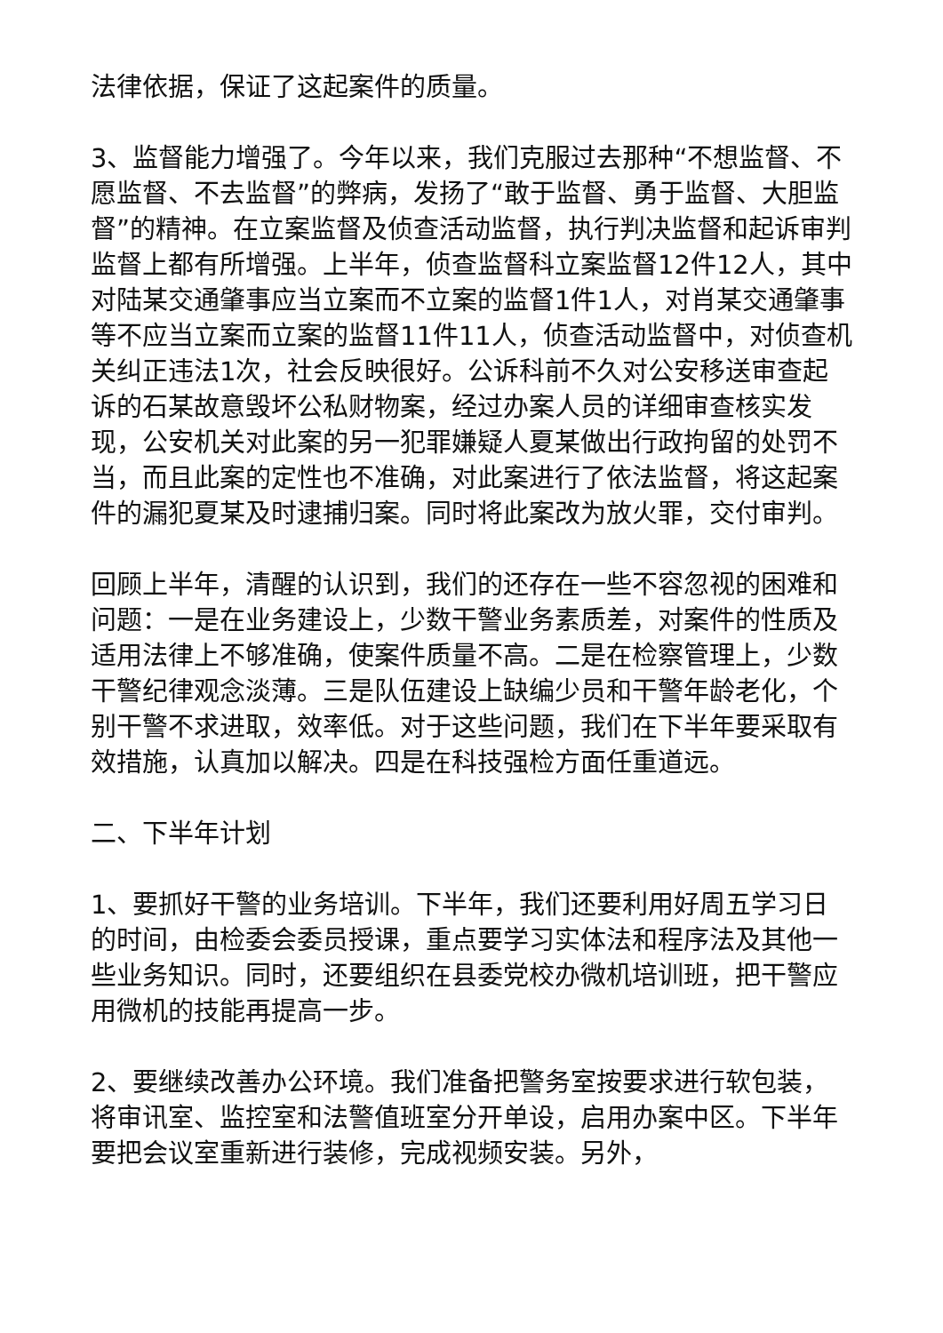法律依据，保证了这起案件的质量。
3、监督能力增强了。今年以来，我们克服过去那种“不想监督、不愿监督、不去监督”的弊病，发扬了“敢于监督、勇于监督、大胆监督”的精神。在立案监督及侦查活动监督，执行判决监督和起诉审判监督上都有所增强。上半年，侦查监督科立案监督12件12人，其中对陆某交通肇事应当立案而不立案的监督1件1人，对肖某交通肇事等不应当立案而立案的监督11件11人，侦查活动监督中，对侦查机关纠正违法1次，社会反映很好。公诉科前不久对公安移送审查起诉的石某故意毁坏公私财物案，经过办案人员的详细审查核实发现，公安机关对此案的另一犯罪嫌疑人夏某做出行政拘留的处罚不当，而且此案的定性也不准确，对此案进行了依法监督，将这起案件的漏犯夏某及时逮捕归案。同时将此案改为放火罪，交付审判。
回顾上半年，清醒的认识到，我们的还存在一些不容忽视的困难和问题：一是在业务建设上，少数干警业务素质差，对案件的性质及适用法律上不够准确，使案件质量不高。二是在检察管理上，少数干警纪律观念淡薄。三是队伍建设上缺编少员和干警年龄老化，个别干警不求进取，效率低。对于这些问题，我们在下半年要采取有效措施，认真加以解决。四是在科技强检方面任重道远。
二、下半年计划
1、要抓好干警的业务培训。下半年，我们还要利用好周五学习日的时间，由检委会委员授课，重点要学习实体法和程序法及其他一些业务知识。同时，还要组织在县委党校办微机培训班，把干警应用微机的技能再提高一步。
2、要继续改善办公环境。我们准备把警务室按要求进行软包装，将审讯室、监控室和法警值班室分开单设，启用办案中区。下半年要把会议室重新进行装修，完成视频安装。另外，